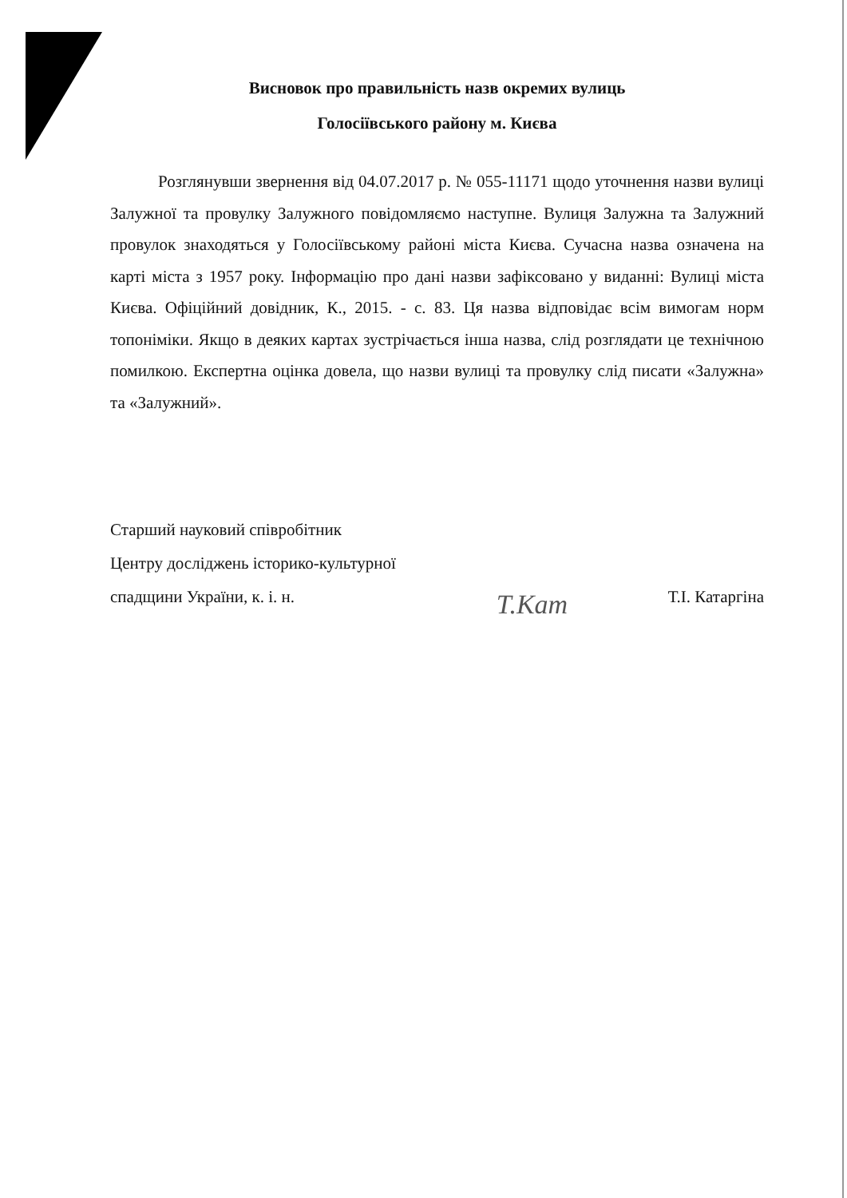Висновок про правильність назв окремих вулиць
Голосіївського району м. Києва
Розглянувши звернення від 04.07.2017 р. № 055-11171 щодо уточнення назви вулиці Залужної та провулку Залужного повідомляємо наступне. Вулиця Залужна та Залужний провулок знаходяться у Голосіївському районі міста Києва. Сучасна назва означена на карті міста з 1957 року. Інформацію про дані назви зафіксовано у виданні: Вулиці міста Києва. Офіційний довідник, К., 2015. - с. 83. Ця назва відповідає всім вимогам норм топоніміки. Якщо в деяких картах зустрічається інша назва, слід розглядати це технічною помилкою. Експертна оцінка довела, що назви вулиці та провулку слід писати «Залужна» та «Залужний».
Старший науковий співробітник
Центру досліджень історико-культурної
спадщини України, к. і. н.
Т.Кат
Т.І. Катаргіна